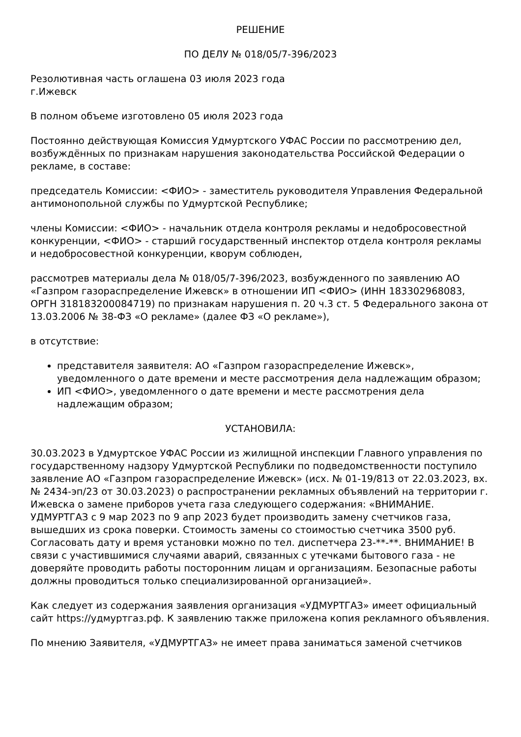РЕШЕНИЕ
ПО ДЕЛУ № 018/05/7-396/2023
Резолютивная часть оглашена 03 июля 2023 года
г.Ижевск
В полном объеме изготовлено 05 июля 2023 года
Постоянно действующая Комиссия Удмуртского УФАС России по рассмотрению дел, возбуждённых по признакам нарушения законодательства Российской Федерации о рекламе, в составе:
председатель Комиссии: <ФИО> - заместитель руководителя Управления Федеральной антимонопольной службы по Удмуртской Республике;
члены Комиссии: <ФИО> - начальник отдела контроля рекламы и недобросовестной конкуренции, <ФИО> - старший государственный инспектор отдела контроля рекламы и недобросовестной конкуренции, кворум соблюден,
рассмотрев материалы дела № 018/05/7-396/2023, возбужденного по заявлению АО «Газпром газораспределение Ижевск» в отношении ИП <ФИО> (ИНН 183302968083, ОРГН 318183200084719) по признакам нарушения п. 20 ч.3 ст. 5 Федерального закона от 13.03.2006 № 38-ФЗ «О рекламе» (далее ФЗ «О рекламе»),
в отсутствие:
представителя заявителя: АО «Газпром газораспределение Ижевск», уведомленного о дате времени и месте рассмотрения дела надлежащим образом;
ИП <ФИО>, уведомленного о дате времени и месте рассмотрения дела надлежащим образом;
УСТАНОВИЛА:
30.03.2023 в Удмуртское УФАС России из жилищной инспекции Главного управления по государственному надзору Удмуртской Республики по подведомственности поступило заявление АО «Газпром газораспределение Ижевск» (исх. № 01-19/813 от 22.03.2023, вх. № 2434-эп/23 от 30.03.2023) о распространении рекламных объявлений на территории г. Ижевска о замене приборов учета газа следующего содержания: «ВНИМАНИЕ. УДМУРТГАЗ с 9 мар 2023 по 9 апр 2023 будет производить замену счетчиков газа, вышедших из срока поверки. Стоимость замены со стоимостью счетчика 3500 руб. Согласовать дату и время установки можно по тел. диспетчера 23-**-**. ВНИМАНИЕ! В связи с участившимися случаями аварий, связанных с утечками бытового газа - не доверяйте проводить работы посторонним лицам и организациям. Безопасные работы должны проводиться только специализированной организацией».
Как следует из содержания заявления организация «УДМУРТГАЗ» имеет официальный сайт https://удмуртгаз.рф. К заявлению также приложена копия рекламного объявления.
По мнению Заявителя, «УДМУРТГАЗ» не имеет права заниматься заменой счетчиков